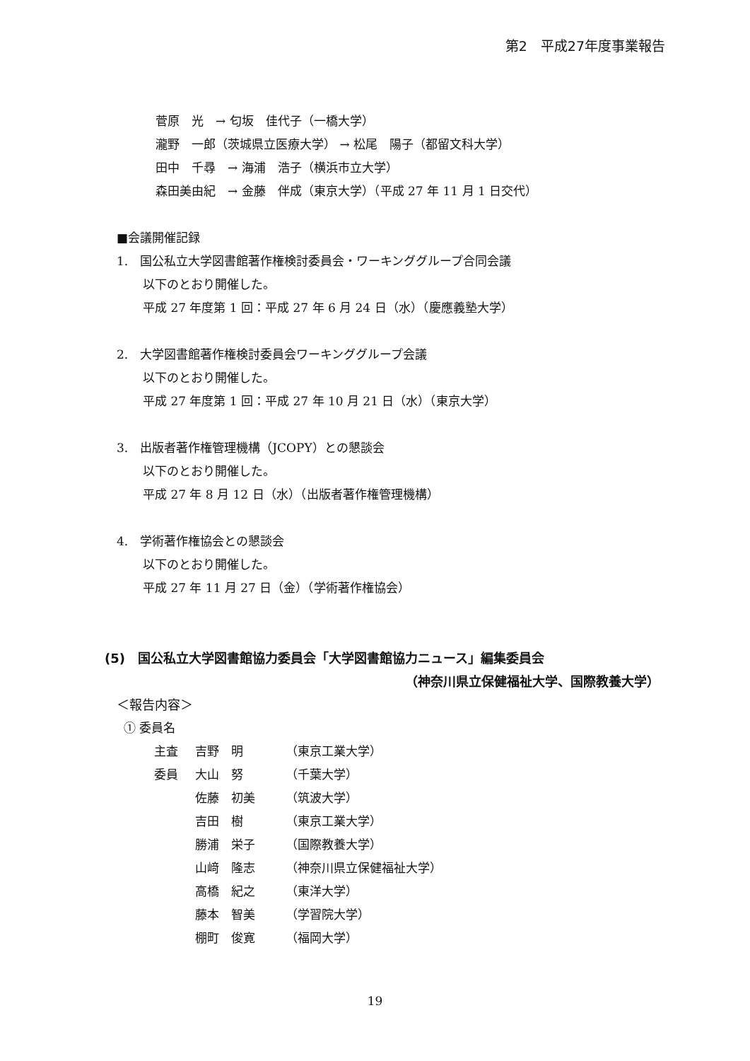第2　平成27年度事業報告
菅原　光　→ 匂坂　佳代子（一橋大学）
瀧野　一郎（茨城県立医療大学） → 松尾　陽子（都留文科大学）
田中　千尋　→ 海浦　浩子（横浜市立大学）
森田美由紀　→ 金藤　伴成（東京大学）（平成 27 年 11 月 1 日交代）
■会議開催記録
1.　国公私立大学図書館著作権検討委員会・ワーキンググループ合同会議
以下のとおり開催した。
平成 27 年度第 1 回：平成 27 年 6 月 24 日（水）（慶應義塾大学）
2.　大学図書館著作権検討委員会ワーキンググループ会議
以下のとおり開催した。
平成 27 年度第 1 回：平成 27 年 10 月 21 日（水）（東京大学）
3.　出版者著作権管理機構（JCOPY）との懇談会
以下のとおり開催した。
平成 27 年 8 月 12 日（水）（出版者著作権管理機構）
4.　学術著作権協会との懇談会
以下のとおり開催した。
平成 27 年 11 月 27 日（金）（学術著作権協会）
(5)　国公私立大学図書館協力委員会「大学図書館協力ニュース」編集委員会
（神奈川県立保健福祉大学、国際教養大学）
＜報告内容＞
① 委員名
主査 吉野　明 （東京工業大学）
委員 大山　努 （千葉大学）
佐藤　初美 （筑波大学）
吉田　樹 （東京工業大学）
勝浦　栄子 （国際教養大学）
山﨑　隆志 （神奈川県立保健福祉大学）
高橋　紀之 （東洋大学）
藤本　智美 （学習院大学）
棚町　俊寛 （福岡大学）
19